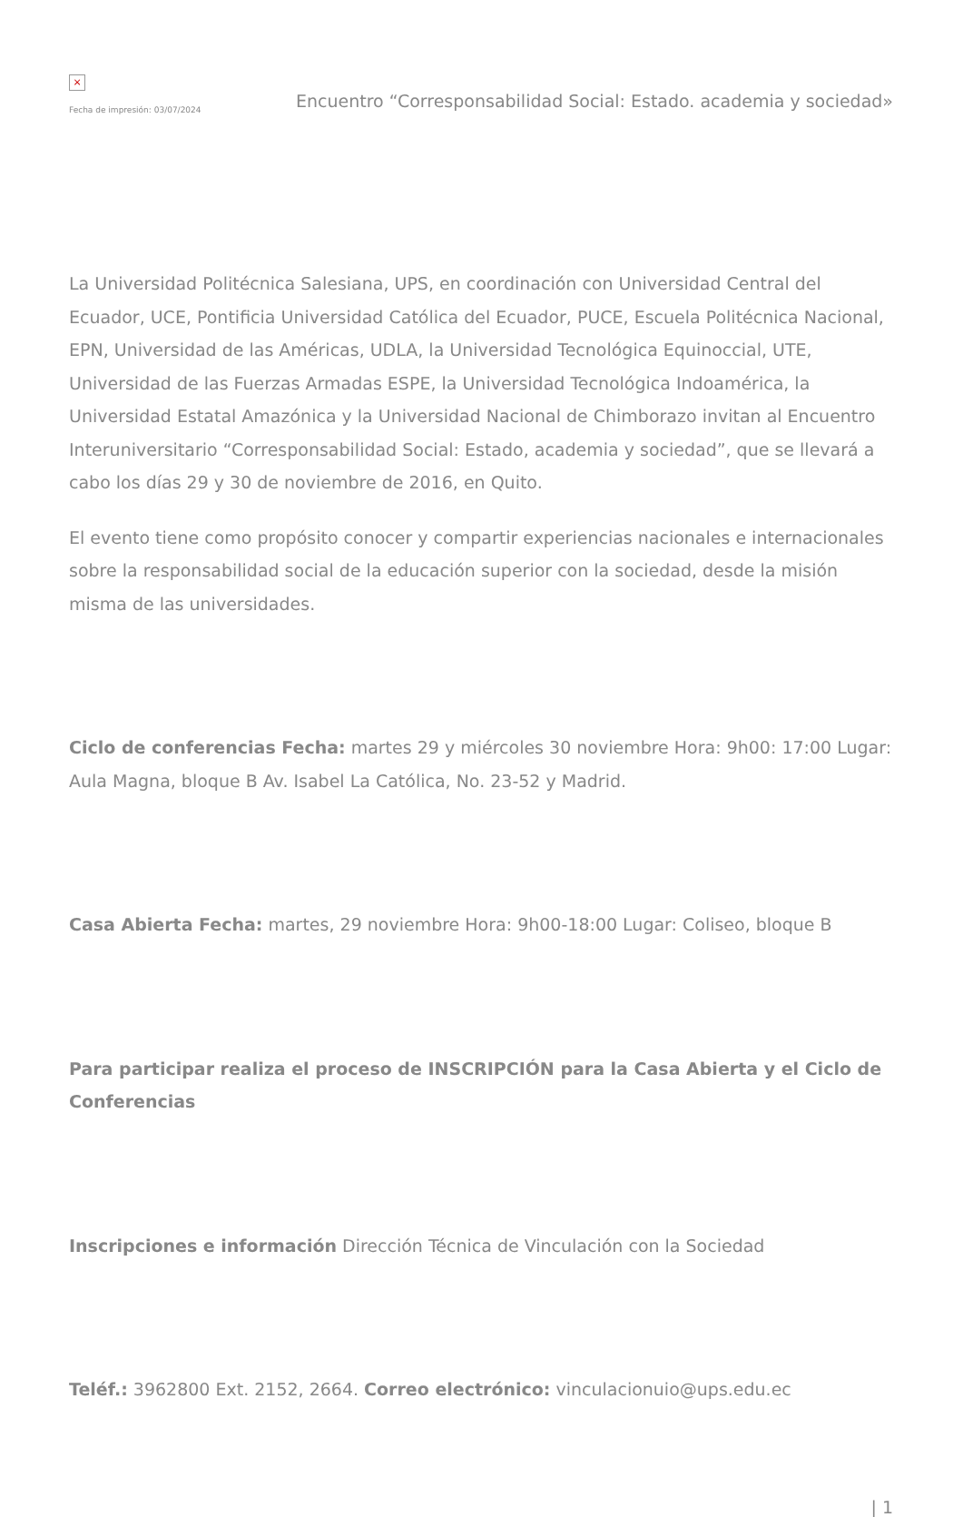×
Fecha de impresión: 03/07/2024
Encuentro “Corresponsabilidad Social: Estado. academia y sociedad»
La Universidad Politécnica Salesiana, UPS, en coordinación con Universidad Central del Ecuador, UCE, Pontificia Universidad Católica del Ecuador, PUCE, Escuela Politécnica Nacional, EPN, Universidad de las Américas, UDLA, la Universidad Tecnológica Equinoccial, UTE, Universidad de las Fuerzas Armadas ESPE, la Universidad Tecnológica Indoamérica, la Universidad Estatal Amazónica y la Universidad Nacional de Chimborazo invitan al Encuentro Interuniversitario “Corresponsabilidad Social: Estado, academia y sociedad”, que se llevará a cabo los días 29 y 30 de noviembre de 2016, en Quito.
El evento tiene como propósito conocer y compartir experiencias nacionales e internacionales sobre la responsabilidad social de la educación superior con la sociedad, desde la misión misma de las universidades.
Ciclo de conferencias Fecha: martes 29 y miércoles 30 noviembre Hora: 9h00: 17:00 Lugar: Aula Magna, bloque B Av. Isabel La Católica, No. 23-52 y Madrid.
Casa Abierta Fecha: martes, 29 noviembre Hora: 9h00-18:00 Lugar: Coliseo, bloque B
Para participar realiza el proceso de INSCRIPCIÓN para la Casa Abierta y el Ciclo de Conferencias
Inscripciones e información Dirección Técnica de Vinculación con la Sociedad
Teléf.: 3962800 Ext. 2152, 2664. Correo electrónico: vinculacionuio@ups.edu.ec
| 1